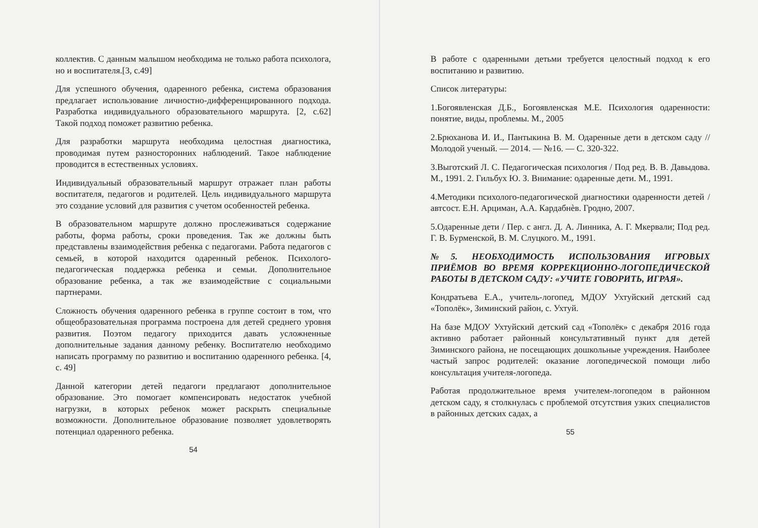коллектив. С данным малышом необходима не только работа психолога, но и воспитателя.[3, с.49]
Для успешного обучения, одаренного ребенка, система образования предлагает использование личностно-дифференцированного подхода. Разработка индивидуального образовательного маршрута. [2, с.62] Такой подход поможет развитию ребенка.
Для разработки маршрута необходима целостная диагностика, проводимая путем разносторонних наблюдений. Такое наблюдение проводится в естественных условиях.
Индивидуальный образовательный маршрут отражает план работы воспитателя, педагогов и родителей. Цель индивидуального маршрута это создание условий для развития с учетом особенностей ребенка.
В образовательном маршруте должно прослеживаться содержание работы, форма работы, сроки проведения. Так же должны быть представлены взаимодействия ребенка с педагогами. Работа педагогов с семьей, в которой находится одаренный ребенок. Психолого-педагогическая поддержка ребенка и семьи. Дополнительное образование ребенка, а так же взаимодействие с социальными партнерами.
Сложность обучения одаренного ребенка в группе состоит в том, что общеобразовательная программа построена для детей среднего уровня развития. Поэтом педагогу приходится давать усложненные дополнительные задания данному ребенку. Воспитателю необходимо написать программу по развитию и воспитанию одаренного ребенка. [4, с. 49]
Данной категории детей педагоги предлагают дополнительное образование. Это помогает компенсировать недостаток учебной нагрузки, в которых ребенок может раскрыть специальные возможности. Дополнительное образование позволяет удовлетворять потенциал одаренного ребенка.
54
В работе с одаренными детьми требуется целостный подход к его воспитанию и развитию.
Список литературы:
1.Богоявленская Д.Б., Богоявленская М.Е. Психология одаренности: понятие, виды, проблемы. М., 2005
2.Брюханова И. И., Пантыкина В. М. Одаренные дети в детском саду // Молодой ученый. — 2014. — №16. — С. 320-322.
3.Выготский Л. С. Педагогическая психология / Под ред. В. В. Давыдова. М., 1991. 2. Гильбух Ю. З. Внимание: одаренные дети. М., 1991.
4.Методики психолого-педагогической диагностики одаренности детей / автсост. Е.Н. Арциман, А.А. Кардабнѐв. Гродно, 2007.
5.Одаренные дети / Пер. с англ. Д. А. Линника, А. Г. Мкервали; Под ред. Г. В. Бурменской, В. М. Слуцкого. М., 1991.
№5. НЕОБХОДИМОСТЬ ИСПОЛЬЗОВАНИЯ ИГРОВЫХ ПРИЁМОВ ВО ВРЕМЯ КОРРЕКЦИОННО-ЛОГОПЕДИЧЕСКОЙ РАБОТЫ В ДЕТСКОМ САДУ: «УЧИТЕ ГОВОРИТЬ, ИГРАЯ».
Кондратьева Е.А., учитель-логопед, МДОУ Ухтуйский детский сад «Тополёк», Зиминский район, с. Ухтуй.
На базе МДОУ Ухтуйский детский сад «Тополёк» с декабря 2016 года активно работает районный консультативный пункт для детей Зиминского района, не посещающих дошкольные учреждения. Наиболее частый запрос родителей: оказание логопедической помощи либо консультация учителя-логопеда.
Работая продолжительное время учителем-логопедом в районном детском саду, я столкнулась с проблемой отсутствия узких специалистов в районных детских садах, а
55